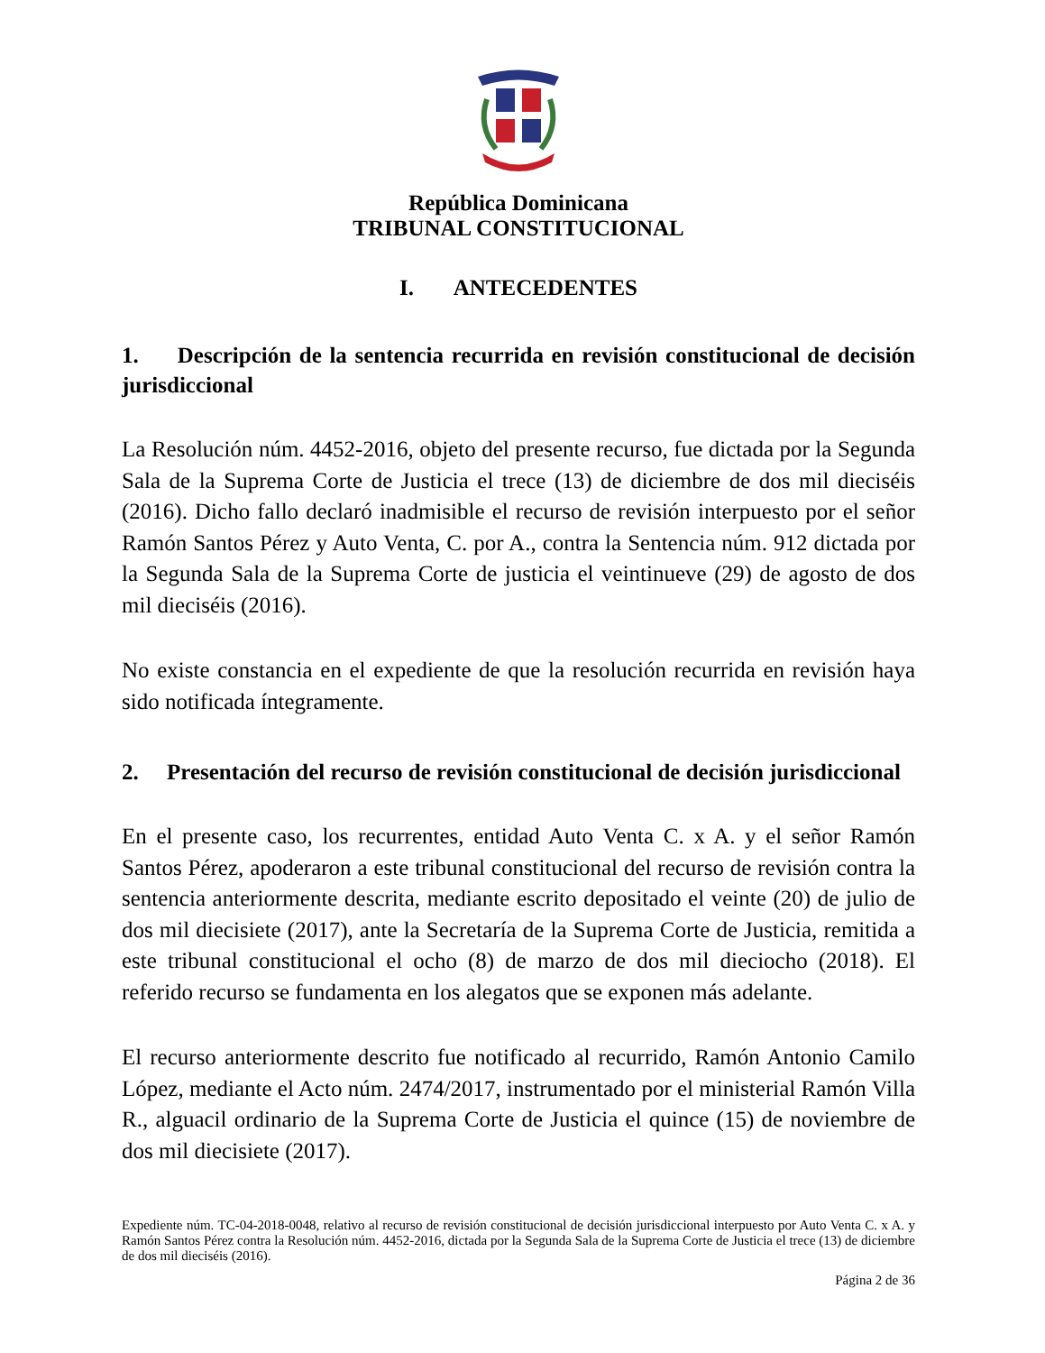República Dominicana
TRIBUNAL CONSTITUCIONAL
I. ANTECEDENTES
1. Descripción de la sentencia recurrida en revisión constitucional de decisión jurisdiccional
La Resolución núm. 4452-2016, objeto del presente recurso, fue dictada por la Segunda Sala de la Suprema Corte de Justicia el trece (13) de diciembre de dos mil dieciséis (2016). Dicho fallo declaró inadmisible el recurso de revisión interpuesto por el señor Ramón Santos Pérez y Auto Venta, C. por A., contra la Sentencia núm. 912 dictada por la Segunda Sala de la Suprema Corte de justicia el veintinueve (29) de agosto de dos mil dieciséis (2016).
No existe constancia en el expediente de que la resolución recurrida en revisión haya sido notificada íntegramente.
2. Presentación del recurso de revisión constitucional de decisión jurisdiccional
En el presente caso, los recurrentes, entidad Auto Venta C. x A. y el señor Ramón Santos Pérez, apoderaron a este tribunal constitucional del recurso de revisión contra la sentencia anteriormente descrita, mediante escrito depositado el veinte (20) de julio de dos mil diecisiete (2017), ante la Secretaría de la Suprema Corte de Justicia, remitida a este tribunal constitucional el ocho (8) de marzo de dos mil dieciocho (2018). El referido recurso se fundamenta en los alegatos que se exponen más adelante.
El recurso anteriormente descrito fue notificado al recurrido, Ramón Antonio Camilo López, mediante el Acto núm. 2474/2017, instrumentado por el ministerial Ramón Villa R., alguacil ordinario de la Suprema Corte de Justicia el quince (15) de noviembre de dos mil diecisiete (2017).
Expediente núm. TC-04-2018-0048, relativo al recurso de revisión constitucional de decisión jurisdiccional interpuesto por Auto Venta C. x A. y Ramón Santos Pérez contra la Resolución núm. 4452-2016, dictada por la Segunda Sala de la Suprema Corte de Justicia el trece (13) de diciembre de dos mil dieciséis (2016).
Página 2 de 36